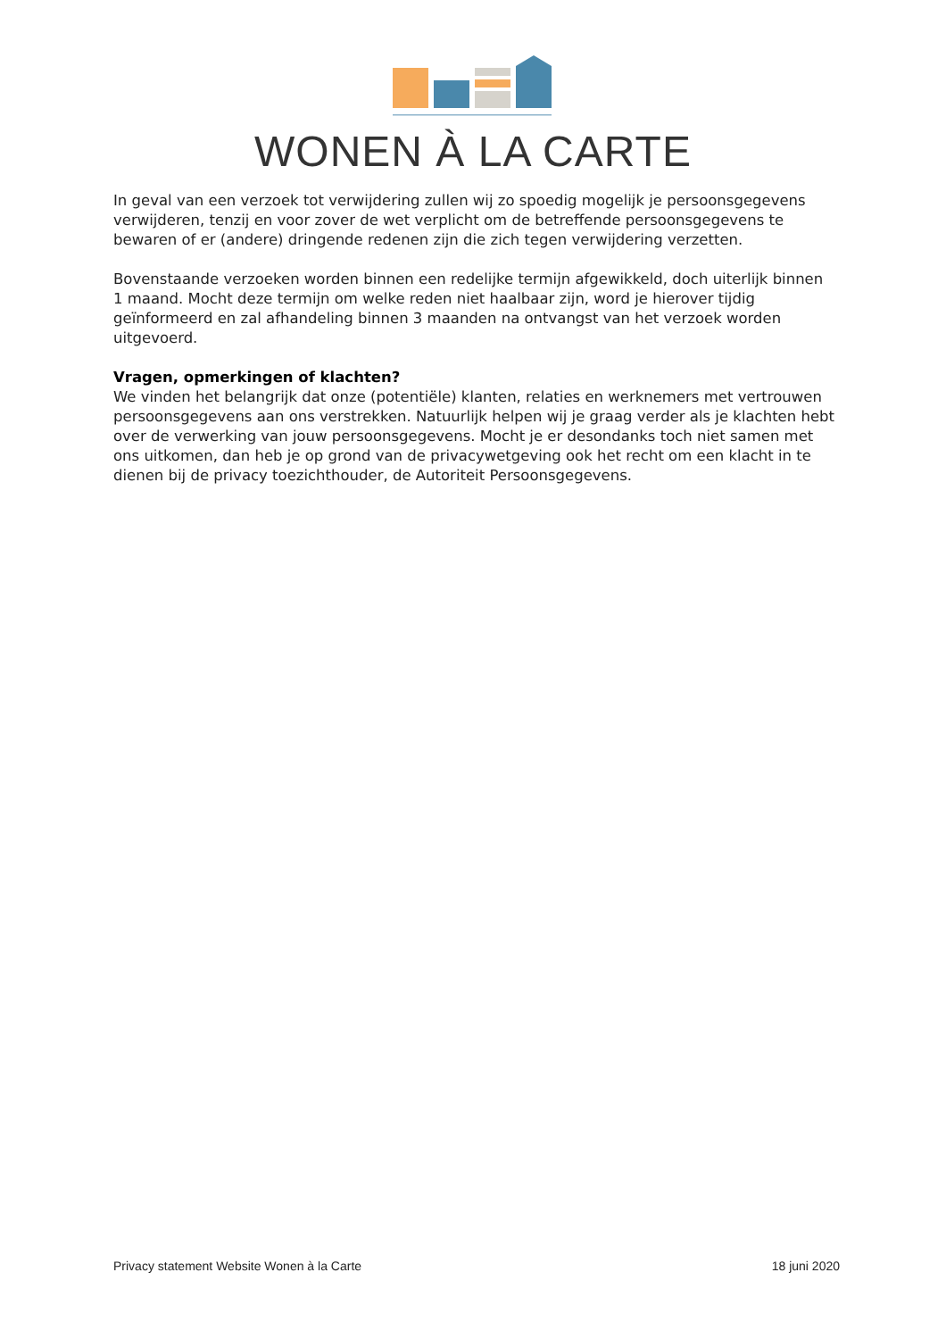WONEN À LA CARTE
In geval van een verzoek tot verwijdering zullen wij zo spoedig mogelijk je persoonsgegevens verwijderen, tenzij en voor zover de wet verplicht om de betreffende persoonsgegevens te bewaren of er (andere) dringende redenen zijn die zich tegen verwijdering verzetten.
Bovenstaande verzoeken worden binnen een redelijke termijn afgewikkeld, doch uiterlijk binnen 1 maand. Mocht deze termijn om welke reden niet haalbaar zijn, word je hierover tijdig geïnformeerd en zal afhandeling binnen 3 maanden na ontvangst van het verzoek worden uitgevoerd.
Vragen, opmerkingen of klachten?
We vinden het belangrijk dat onze (potentiële) klanten, relaties en werknemers met vertrouwen persoonsgegevens aan ons verstrekken. Natuurlijk helpen wij je graag verder als je klachten hebt over de verwerking van jouw persoonsgegevens. Mocht je er desondanks toch niet samen met ons uitkomen, dan heb je op grond van de privacywetgeving ook het recht om een klacht in te dienen bij de privacy toezichthouder, de Autoriteit Persoonsgegevens.
Privacy statement Website Wonen à la Carte 18 juni 2020